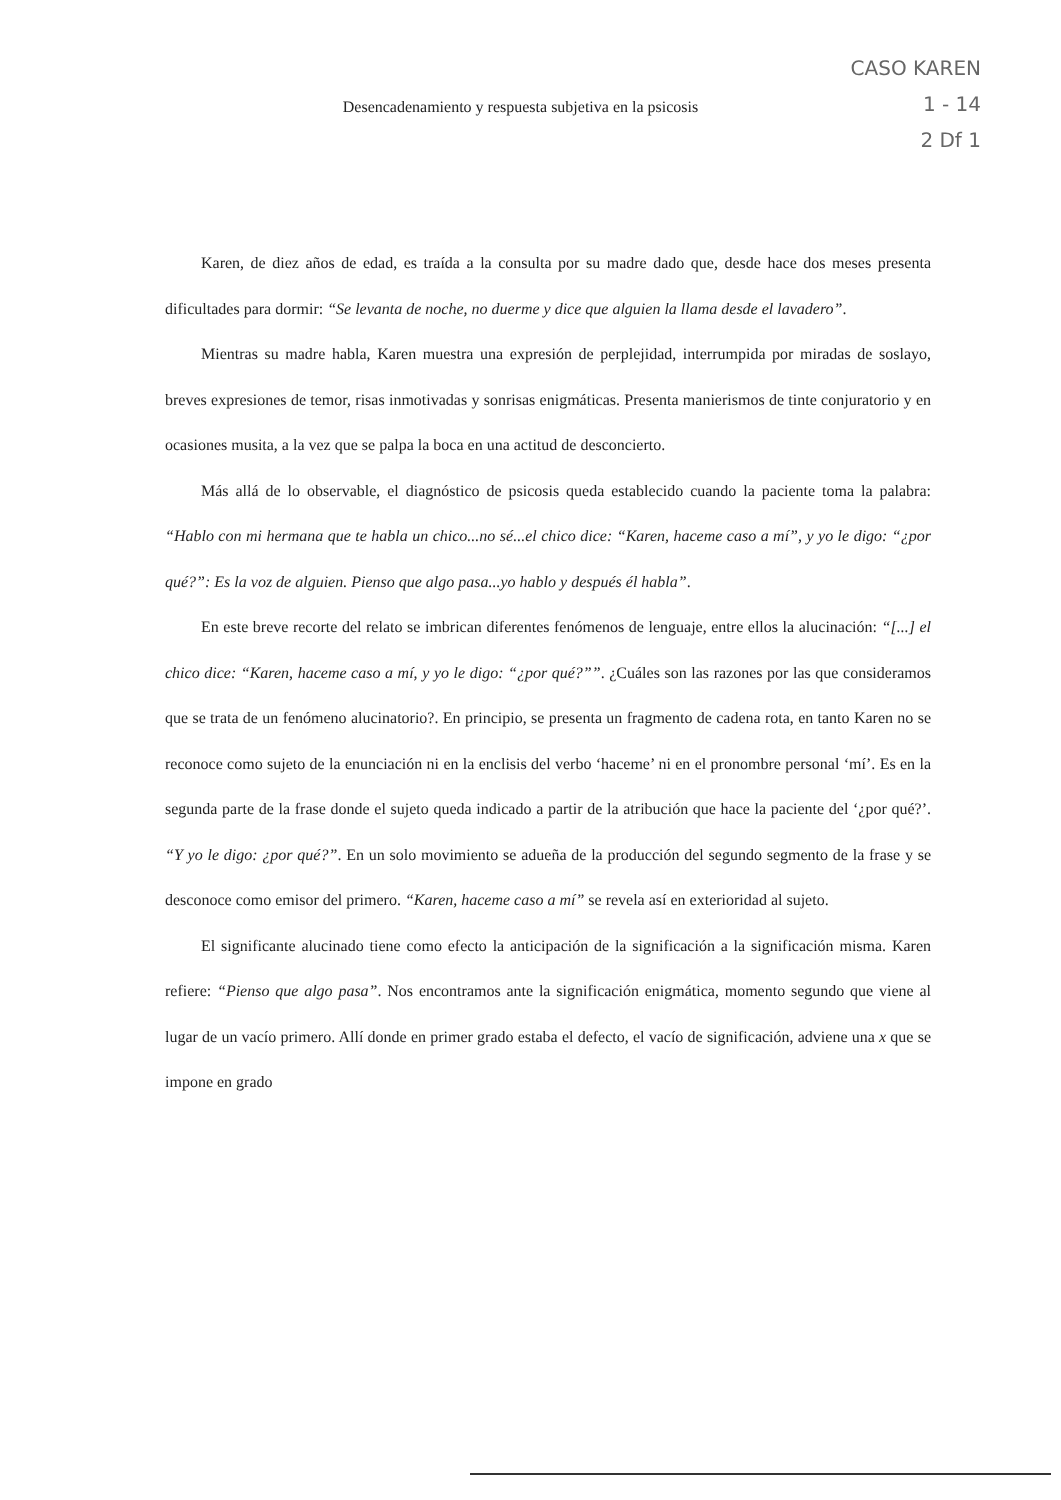CASO KAREN
1 - 14
2 Df 1
Desencadenamiento y respuesta subjetiva en la psicosis
Karen, de diez años de edad, es traída a la consulta por su madre dado que, desde hace dos meses presenta dificultades para dormir: “Se levanta de noche, no duerme y dice que alguien la llama desde el lavadero”.
Mientras su madre habla, Karen muestra una expresión de perplejidad, interrumpida por miradas de soslayo, breves expresiones de temor, risas inmotivadas y sonrisas enigmáticas. Presenta manierismos de tinte conjuratorio y en ocasiones musita, a la vez que se palpa la boca en una actitud de desconcierto.
Más allá de lo observable, el diagnóstico de psicosis queda establecido cuando la paciente toma la palabra: “Hablo con mi hermana que te habla un chico...no sé...el chico dice: “Karen, haceme caso a mí”, y yo le digo: “¿por qué?”: Es la voz de alguien. Pienso que algo pasa...yo hablo y después él habla”.
En este breve recorte del relato se imbrican diferentes fenómenos de lenguaje, entre ellos la alucinación: “[...] el chico dice: “Karen, haceme caso a mí, y yo le digo: “¿por qué?””. ¿Cuáles son las razones por las que consideramos que se trata de un fenómeno alucinatorio?. En principio, se presenta un fragmento de cadena rota, en tanto Karen no se reconoce como sujeto de la enunciación ni en la enclisis del verbo ‘haceme’ ni en el pronombre personal ‘mí’. Es en la segunda parte de la frase donde el sujeto queda indicado a partir de la atribución que hace la paciente del ‘¿por qué?’. “Y yo le digo: ¿por qué?”. En un solo movimiento se adueña de la producción del segundo segmento de la frase y se desconoce como emisor del primero. “Karen, haceme caso a mí” se revela así en exterioridad al sujeto.
El significante alucinado tiene como efecto la anticipación de la significación a la significación misma. Karen refiere: “Pienso que algo pasa”. Nos encontramos ante la significación enigmática, momento segundo que viene al lugar de un vacío primero. Allí donde en primer grado estaba el defecto, el vacío de significación, adviene una x que se impone en grado